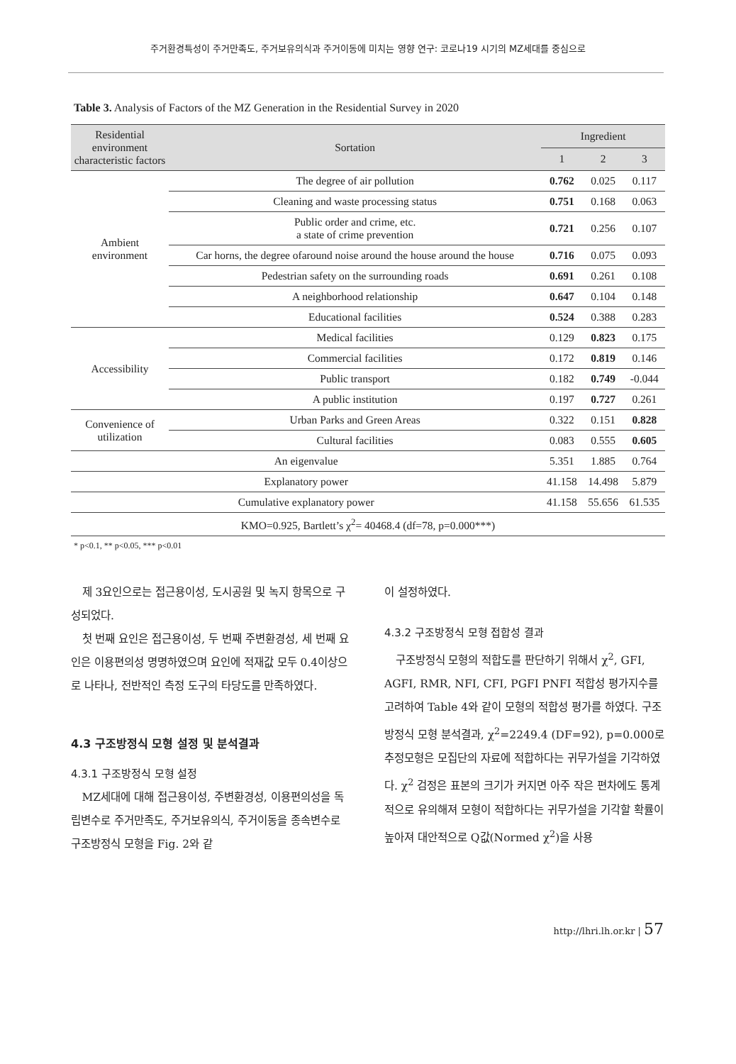주거환경특성이 주거만족도, 주거보유의식과 주거이동에 미치는 영향 연구: 코로나19 시기의 MZ세대를 중심으로
Table 3. Analysis of Factors of the MZ Generation in the Residential Survey in 2020
| Residential environment characteristic factors | Sortation | Ingredient | | |
| --- | --- | --- | --- | --- |
| | | 1 | 2 | 3 |
| Ambient environment | The degree of air pollution | 0.762 | 0.025 | 0.117 |
| | Cleaning and waste processing status | 0.751 | 0.168 | 0.063 |
| | Public order and crime, etc. a state of crime prevention | 0.721 | 0.256 | 0.107 |
| | Car horns, the degree ofaround noise around the house around the house | 0.716 | 0.075 | 0.093 |
| | Pedestrian safety on the surrounding roads | 0.691 | 0.261 | 0.108 |
| | A neighborhood relationship | 0.647 | 0.104 | 0.148 |
| | Educational facilities | 0.524 | 0.388 | 0.283 |
| Accessibility | Medical facilities | 0.129 | 0.823 | 0.175 |
| | Commercial facilities | 0.172 | 0.819 | 0.146 |
| | Public transport | 0.182 | 0.749 | -0.044 |
| | A public institution | 0.197 | 0.727 | 0.261 |
| Convenience of utilization | Urban Parks and Green Areas | 0.322 | 0.151 | 0.828 |
| | Cultural facilities | 0.083 | 0.555 | 0.605 |
| An eigenvalue | | 5.351 | 1.885 | 0.764 |
| Explanatory power | | 41.158 | 14.498 | 5.879 |
| Cumulative explanatory power | | 41.158 | 55.656 | 61.535 |
| KMO=0.925, Bartlett’s χ<sup>2</sup>= 40468.4 (df=78, p=0.000***) | | | | |
* p<0.1, ** p<0.05, *** p<0.01
제 3요인으로는 접근용이성, 도시공원 및 녹지 항목으로 구성되었다.
첫 번째 요인은 접근용이성, 두 번째 주변환경성, 세 번째 요인은 이용편의성 명명하였으며 요인에 적재값 모두 0.4이상으로 나타나, 전반적인 측정 도구의 타당도를 만족하였다.
4.3 구조방정식 모형 설정 및 분석결과
4.3.1 구조방정식 모형 설정
MZ세대에 대해 접근용이성, 주변환경성, 이용편의성을 독립변수로 주거만족도, 주거보유의식, 주거이동을 종속변수로 구조방정식 모형을 Fig. 2와 같
이 설정하였다.
4.3.2 구조방정식 모형 접합성 결과
구조방정식 모형의 적합도를 판단하기 위해서 χ<sup>2</sup>, GFI, AGFI, RMR, NFI, CFI, PGFI PNFI 적합성 평가지수를 고려하여 Table 4와 같이 모형의 적합성 평가를 하였다. 구조방정식 모형 분석결과, χ<sup>2</sup>=2249.4 (DF=92), p=0.000로 추정모형은 모집단의 자료에 적합하다는 귀무가설을 기각하였다. χ<sup>2</sup> 검정은 표본의 크기가 커지면 아주 작은 편차에도 통계적으로 유의해져 모형이 적합하다는 귀무가설을 기각할 확률이 높아져 대안적으로 Q값(Normed χ<sup>2</sup>)을 사용
http://lhri.lh.or.kr | 57